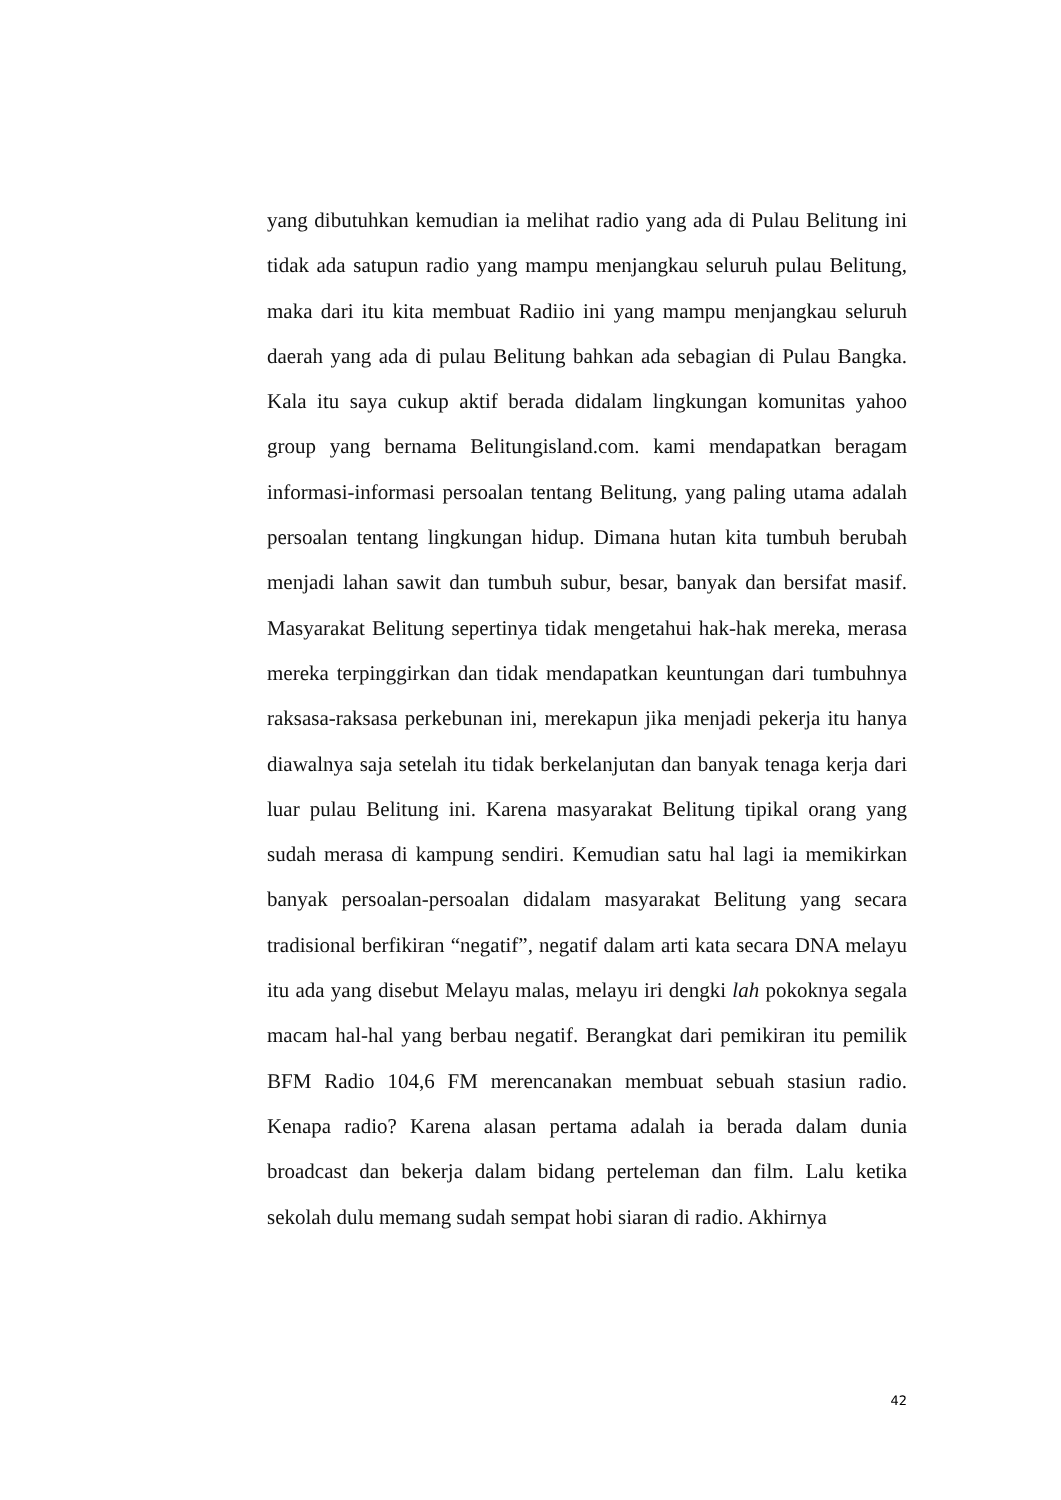yang dibutuhkan kemudian ia melihat radio yang ada di Pulau Belitung ini tidak ada satupun radio yang mampu menjangkau seluruh pulau Belitung, maka dari itu kita membuat Radiio ini yang mampu menjangkau seluruh daerah yang ada di pulau Belitung bahkan ada sebagian di Pulau Bangka. Kala itu saya cukup aktif berada didalam lingkungan komunitas yahoo group yang bernama Belitungisland.com. kami mendapatkan beragam informasi-informasi persoalan tentang Belitung, yang paling utama adalah persoalan tentang lingkungan hidup. Dimana hutan kita tumbuh berubah menjadi lahan sawit dan tumbuh subur, besar, banyak dan bersifat masif. Masyarakat Belitung sepertinya tidak mengetahui hak-hak mereka, merasa mereka terpinggirkan dan tidak mendapatkan keuntungan dari tumbuhnya raksasa-raksasa perkebunan ini, merekapun jika menjadi pekerja itu hanya diawalnya saja setelah itu tidak berkelanjutan dan banyak tenaga kerja dari luar pulau Belitung ini. Karena masyarakat Belitung tipikal orang yang sudah merasa di kampung sendiri. Kemudian satu hal lagi ia memikirkan banyak persoalan-persoalan didalam masyarakat Belitung yang secara tradisional berfikiran “negatif”, negatif dalam arti kata secara DNA melayu itu ada yang disebut Melayu malas, melayu iri dengki lah pokoknya segala macam hal-hal yang berbau negatif. Berangkat dari pemikiran itu pemilik BFM Radio 104,6 FM merencanakan membuat sebuah stasiun radio. Kenapa radio? Karena alasan pertama adalah ia berada dalam dunia broadcast dan bekerja dalam bidang perteleman dan film. Lalu ketika sekolah dulu memang sudah sempat hobi siaran di radio. Akhirnya
42